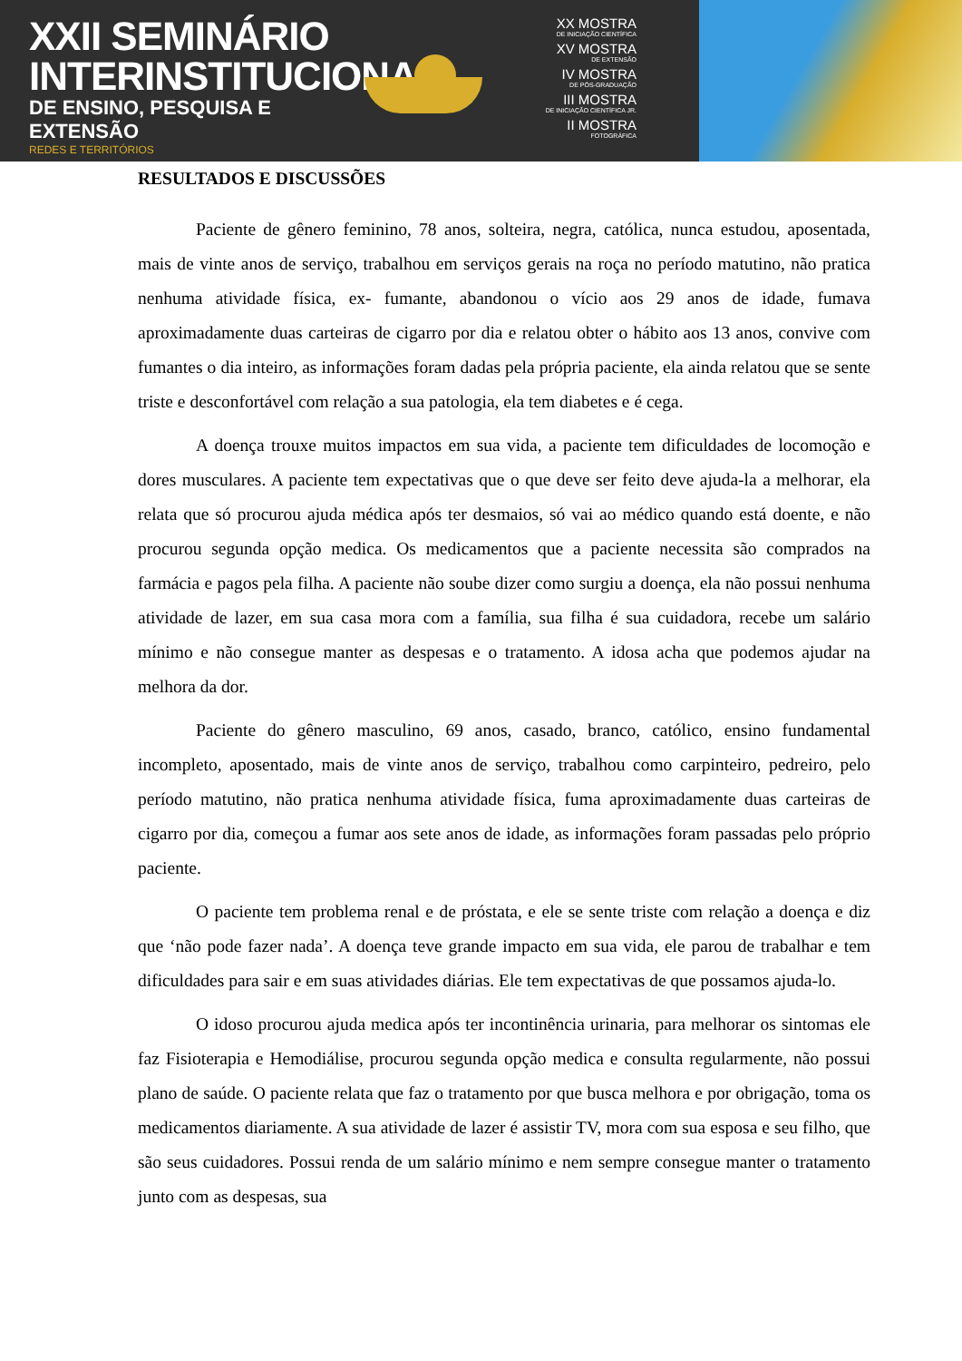XXII SEMINÁRIO
INTERINSTITUCIONAL
DE ENSINO, PESQUISA E EXTENSÃO
REDES E TERRITÓRIOS
XX MOSTRA
DE INICIAÇÃO CIENTÍFICA
XV MOSTRA
DE EXTENSÃO
IV MOSTRA
DE PÓS-GRADUAÇÃO
III MOSTRA
DE INICIAÇÃO CIENTÍFICA JR.
II MOSTRA
FOTOGRÁFICA
RESULTADOS E DISCUSSÕES
Paciente de gênero feminino, 78 anos, solteira, negra, católica, nunca estudou, aposentada, mais de vinte anos de serviço, trabalhou em serviços gerais na roça no período matutino, não pratica nenhuma atividade física, ex- fumante, abandonou o vício aos 29 anos de idade, fumava aproximadamente duas carteiras de cigarro por dia e relatou obter o hábito aos 13 anos, convive com fumantes o dia inteiro, as informações foram dadas pela própria paciente, ela ainda relatou que se sente triste e desconfortável com relação a sua patologia, ela tem diabetes e é cega.
A doença trouxe muitos impactos em sua vida, a paciente tem dificuldades de locomoção e dores musculares. A paciente tem expectativas que o que deve ser feito deve ajuda-la a melhorar, ela relata que só procurou ajuda médica após ter desmaios, só vai ao médico quando está doente, e não procurou segunda opção medica. Os medicamentos que a paciente necessita são comprados na farmácia e pagos pela filha. A paciente não soube dizer como surgiu a doença, ela não possui nenhuma atividade de lazer, em sua casa mora com a família, sua filha é sua cuidadora, recebe um salário mínimo e não consegue manter as despesas e o tratamento. A idosa acha que podemos ajudar na melhora da dor.
Paciente do gênero masculino, 69 anos, casado, branco, católico, ensino fundamental incompleto, aposentado, mais de vinte anos de serviço, trabalhou como carpinteiro, pedreiro, pelo período matutino, não pratica nenhuma atividade física, fuma aproximadamente duas carteiras de cigarro por dia, começou a fumar aos sete anos de idade, as informações foram passadas pelo próprio paciente.
O paciente tem problema renal e de próstata, e ele se sente triste com relação a doença e diz que ‘não pode fazer nada’. A doença teve grande impacto em sua vida, ele parou de trabalhar e tem dificuldades para sair e em suas atividades diárias. Ele tem expectativas de que possamos ajuda-lo.
O idoso procurou ajuda medica após ter incontinência urinaria, para melhorar os sintomas ele faz Fisioterapia e Hemodiálise, procurou segunda opção medica e consulta regularmente, não possui plano de saúde. O paciente relata que faz o tratamento por que busca melhora e por obrigação, toma os medicamentos diariamente. A sua atividade de lazer é assistir TV, mora com sua esposa e seu filho, que são seus cuidadores. Possui renda de um salário mínimo e nem sempre consegue manter o tratamento junto com as despesas, sua